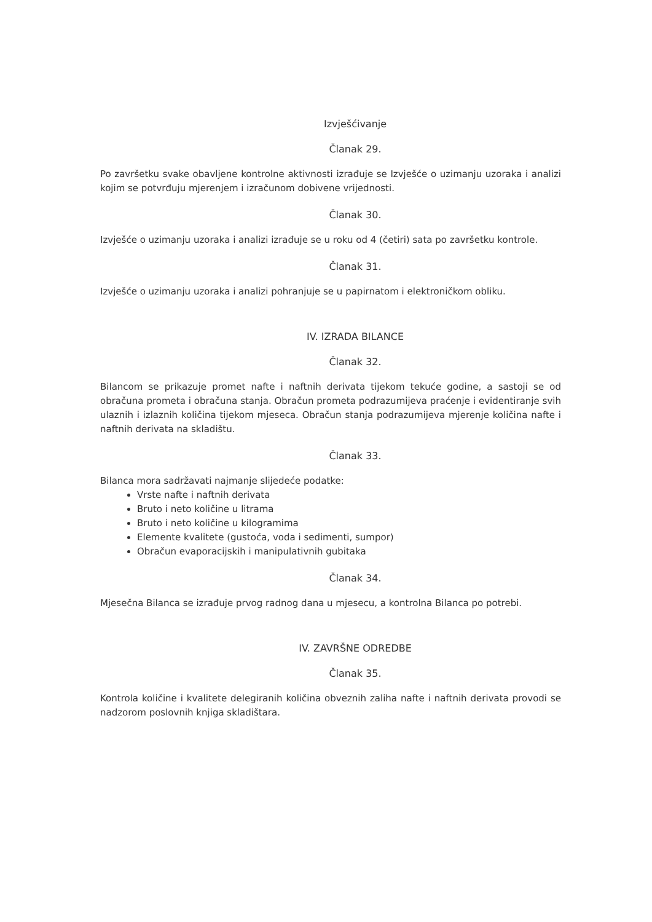Izvješćivanje
Članak 29.
Po završetku svake obavljene kontrolne aktivnosti izrađuje se Izvješće o uzimanju uzoraka i analizi kojim se potvrđuju mjerenjem i izračunom dobivene vrijednosti.
Članak 30.
Izvješće o uzimanju uzoraka i analizi izrađuje se u roku od 4 (četiri) sata po završetku kontrole.
Članak 31.
Izvješće o uzimanju uzoraka i analizi pohranjuje se u papirnatom i elektroničkom obliku.
IV. IZRADA BILANCE
Članak 32.
Bilancom se prikazuje promet nafte i naftnih derivata tijekom tekuće godine, a sastoji se od obračuna prometa i obračuna stanja. Obračun prometa podrazumijeva praćenje i evidentiranje svih ulaznih i izlaznih količina tijekom mjeseca. Obračun stanja podrazumijeva mjerenje količina nafte i naftnih derivata na skladištu.
Članak 33.
Bilanca mora sadržavati najmanje slijedeće podatke:
Vrste nafte i naftnih derivata
Bruto i neto količine u litrama
Bruto i neto količine u kilogramima
Elemente kvalitete (gustoća, voda i sedimenti, sumpor)
Obračun evaporacijskih i manipulativnih gubitaka
Članak 34.
Mjesečna Bilanca se izrađuje prvog radnog dana u mjesecu, a kontrolna Bilanca po potrebi.
IV. ZAVRŠNE ODREDBE
Članak 35.
Kontrola količine i kvalitete delegiranih količina obveznih zaliha nafte i naftnih derivata provodi se nadzorom poslovnih knjiga skladištara.